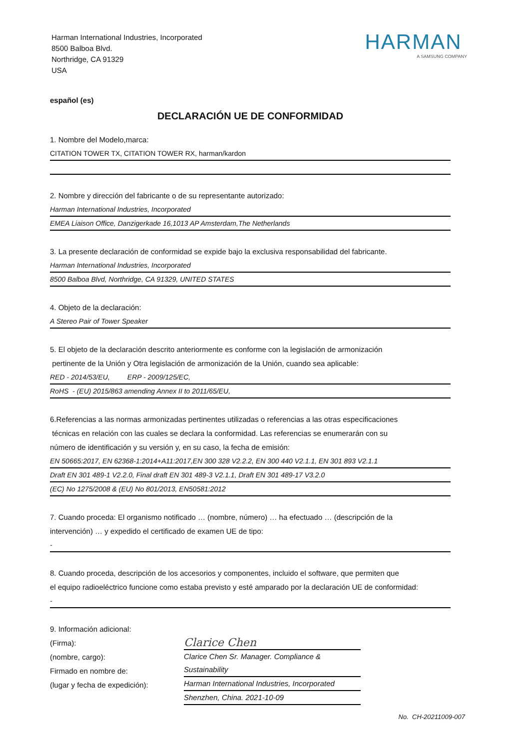Harman International Industries, Incorporated
8500 Balboa Blvd.
Northridge, CA 91329
USA
HARMAN
A SAMSUNG COMPANY
español (es)
DECLARACIÓN UE DE CONFORMIDAD
1. Nombre del Modelo,marca:
CITATION TOWER TX, CITATION TOWER RX, harman/kardon
2. Nombre y dirección del fabricante o de su representante autorizado:
Harman International Industries, Incorporated
EMEA Liaison Office, Danzigerkade 16,1013 AP Amsterdam,The Netherlands
3. La presente declaración de conformidad se expide bajo la exclusiva responsabilidad del fabricante.
Harman International Industries, Incorporated
8500 Balboa Blvd, Northridge, CA 91329, UNITED STATES
4. Objeto de la declaración:
A Stereo Pair of Tower Speaker
5. El objeto de la declaración descrito anteriormente es conforme con la legislación de armonización
pertinente de la Unión y Otra legislación de armonización de la Unión, cuando sea aplicable:
RED - 2014/53/EU, ERP - 2009/125/EC,
RoHS - (EU) 2015/863 amending Annex II to 2011/65/EU,
6.Referencias a las normas armonizadas pertinentes utilizadas o referencias a las otras especificaciones
técnicas en relación con las cuales se declara la conformidad. Las referencias se enumerarán con su
número de identificación y su versión y, en su caso, la fecha de emisión:
EN 50665:2017, EN 62368-1:2014+A11:2017,EN 300 328 V2.2.2, EN 300 440 V2.1.1, EN 301 893 V2.1.1
Draft EN 301 489-1 V2.2.0, Final draft EN 301 489-3 V2.1.1, Draft EN 301 489-17 V3.2.0
(EC) No 1275/2008 & (EU) No 801/2013, EN50581:2012
7. Cuando proceda: El organismo notificado … (nombre, número) … ha efectuado … (descripción de la
intervención) … y expedido el certificado de examen UE de tipo:
-
8. Cuando proceda, descripción de los accesorios y componentes, incluido el software, que permiten que
el equipo radioeléctrico funcione como estaba previsto y esté amparado por la declaración UE de conformidad:
-
9. Información adicional:
(Firma):
(nombre, cargo):
Firmado en nombre de:
(lugar y fecha de expedición):
Clarice Chen
Clarice Chen Sr. Manager. Compliance & Sustainability
Harman International Industries, Incorporated
Shenzhen, China. 2021-10-09
No. CH-20211009-007